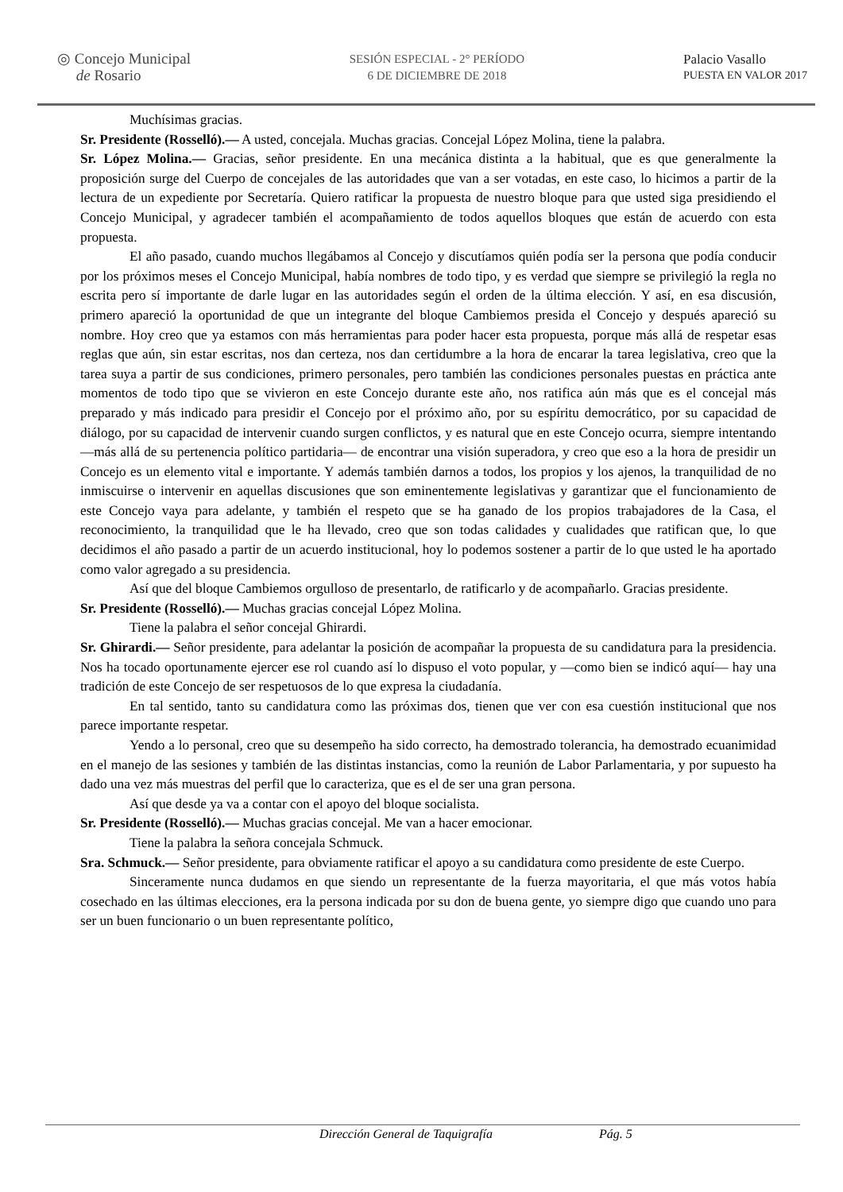◎ Concejo Municipal
de Rosario
SESIÓN ESPECIAL - 2° PERÍODO
6 DE DICIEMBRE DE 2018
Palacio Vasallo
PUESTA EN VALOR 2017
Muchísimas gracias.
Sr. Presidente (Rosselló).— A usted, concejala. Muchas gracias. Concejal López Molina, tiene la palabra.
Sr. López Molina.— Gracias, señor presidente. En una mecánica distinta a la habitual, que es que generalmente la proposición surge del Cuerpo de concejales de las autoridades que van a ser votadas, en este caso, lo hicimos a partir de la lectura de un expediente por Secretaría. Quiero ratificar la propuesta de nuestro bloque para que usted siga presidiendo el Concejo Municipal, y agradecer también el acompañamiento de todos aquellos bloques que están de acuerdo con esta propuesta.
El año pasado, cuando muchos llegábamos al Concejo y discutíamos quién podía ser la persona que podía conducir por los próximos meses el Concejo Municipal, había nombres de todo tipo, y es verdad que siempre se privilegió la regla no escrita pero sí importante de darle lugar en las autoridades según el orden de la última elección. Y así, en esa discusión, primero apareció la oportunidad de que un integrante del bloque Cambiemos presida el Concejo y después apareció su nombre. Hoy creo que ya estamos con más herramientas para poder hacer esta propuesta, porque más allá de respetar esas reglas que aún, sin estar escritas, nos dan certeza, nos dan certidumbre a la hora de encarar la tarea legislativa, creo que la tarea suya a partir de sus condiciones, primero personales, pero también las condiciones personales puestas en práctica ante momentos de todo tipo que se vivieron en este Concejo durante este año, nos ratifica aún más que es el concejal más preparado y más indicado para presidir el Concejo por el próximo año, por su espíritu democrático, por su capacidad de diálogo, por su capacidad de intervenir cuando surgen conflictos, y es natural que en este Concejo ocurra, siempre intentando —más allá de su pertenencia político partidaria— de encontrar una visión superadora, y creo que eso a la hora de presidir un Concejo es un elemento vital e importante. Y además también darnos a todos, los propios y los ajenos, la tranquilidad de no inmiscuirse o intervenir en aquellas discusiones que son eminentemente legislativas y garantizar que el funcionamiento de este Concejo vaya para adelante, y también el respeto que se ha ganado de los propios trabajadores de la Casa, el reconocimiento, la tranquilidad que le ha llevado, creo que son todas calidades y cualidades que ratifican que, lo que decidimos el año pasado a partir de un acuerdo institucional, hoy lo podemos sostener a partir de lo que usted le ha aportado como valor agregado a su presidencia.
Así que del bloque Cambiemos orgulloso de presentarlo, de ratificarlo y de acompañarlo. Gracias presidente.
Sr. Presidente (Rosselló).— Muchas gracias concejal López Molina.
Tiene la palabra el señor concejal Ghirardi.
Sr. Ghirardi.— Señor presidente, para adelantar la posición de acompañar la propuesta de su candidatura para la presidencia. Nos ha tocado oportunamente ejercer ese rol cuando así lo dispuso el voto popular, y —como bien se indicó aquí— hay una tradición de este Concejo de ser respetuosos de lo que expresa la ciudadanía.
En tal sentido, tanto su candidatura como las próximas dos, tienen que ver con esa cuestión institucional que nos parece importante respetar.
Yendo a lo personal, creo que su desempeño ha sido correcto, ha demostrado tolerancia, ha demostrado ecuanimidad en el manejo de las sesiones y también de las distintas instancias, como la reunión de Labor Parlamentaria, y por supuesto ha dado una vez más muestras del perfil que lo caracteriza, que es el de ser una gran persona.
Así que desde ya va a contar con el apoyo del bloque socialista.
Sr. Presidente (Rosselló).— Muchas gracias concejal. Me van a hacer emocionar.
Tiene la palabra la señora concejala Schmuck.
Sra. Schmuck.— Señor presidente, para obviamente ratificar el apoyo a su candidatura como presidente de este Cuerpo.
Sinceramente nunca dudamos en que siendo un representante de la fuerza mayoritaria, el que más votos había cosechado en las últimas elecciones, era la persona indicada por su don de buena gente, yo siempre digo que cuando uno para ser un buen funcionario o un buen representante político,
Dirección General de Taquigrafía Pág. 5